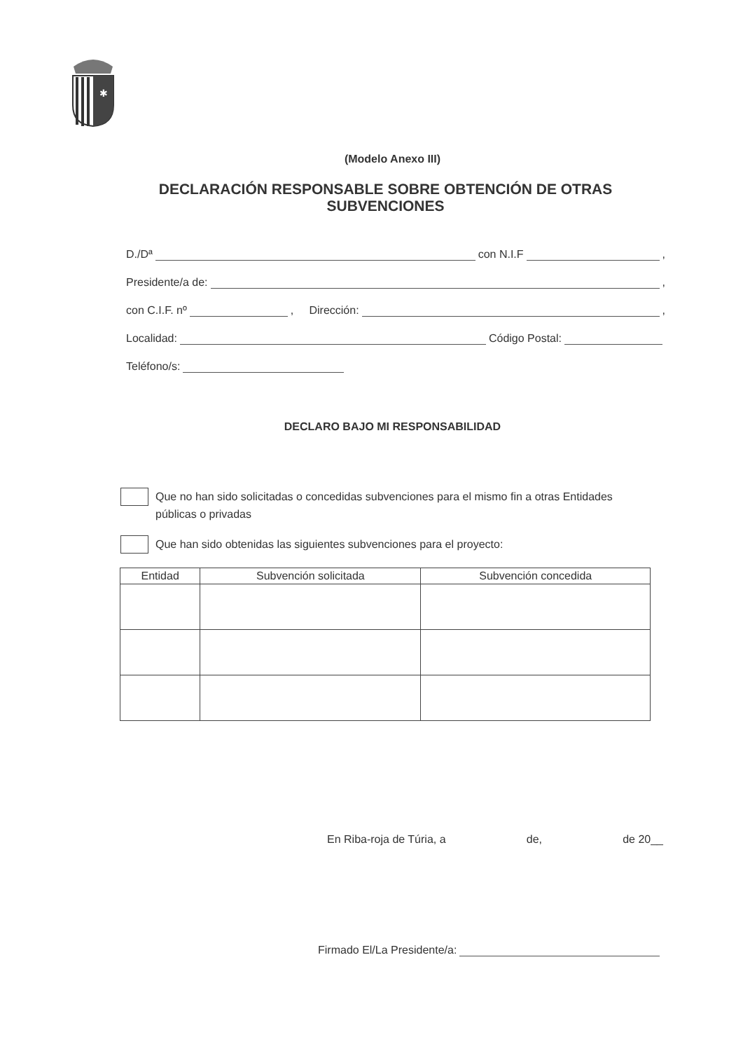✱
(Modelo Anexo III)
DECLARACIÓN RESPONSABLE SOBRE OBTENCIÓN DE OTRAS
SUBVENCIONES
D./Dª con N.I.F ,
Presidente/a de: ,
con C.I.F. nº , Dirección: ,
Localidad: Código Postal:
Teléfono/s:
DECLARO BAJO MI RESPONSABILIDAD
Que no han sido solicitadas o concedidas subvenciones para el mismo fin a otras Entidades públicas o privadas
Que han sido obtenidas las siguientes subvenciones para el proyecto:
| Entidad | Subvención solicitada | Subvención concedida |
| --- | --- | --- |
En Riba-roja de Túria, a de, de 20__
Firmado El/La Presidente/a: